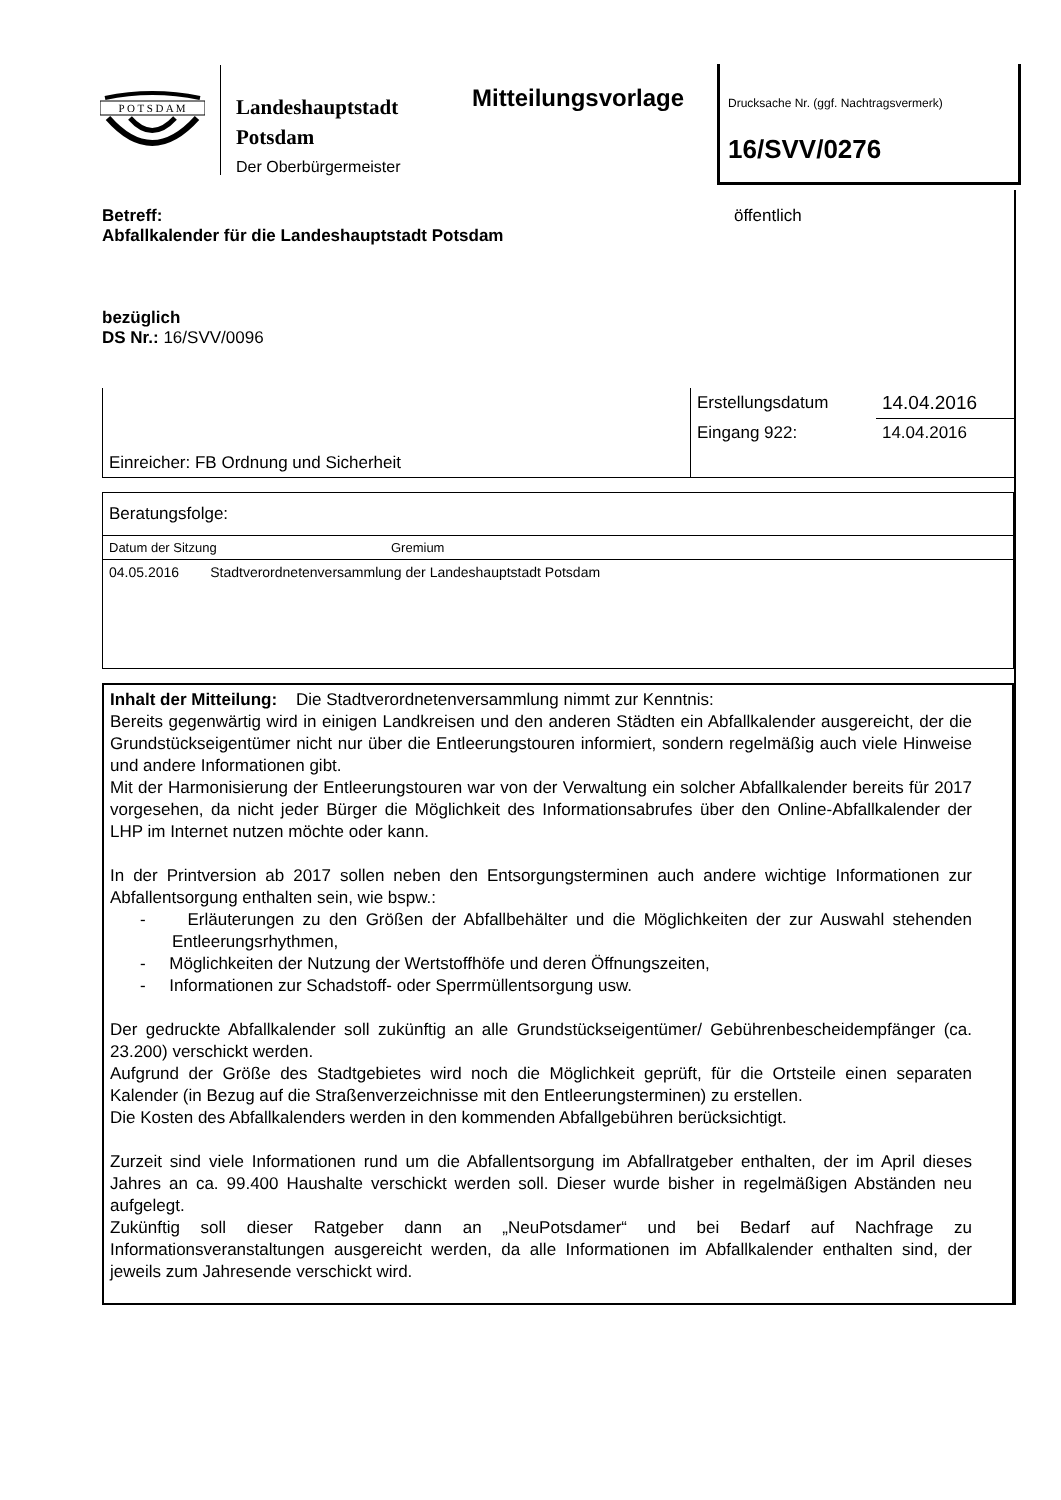P O T S D A M
Landeshauptstadt
Potsdam
Der Oberbürgermeister
Mitteilungsvorlage
Drucksache Nr. (ggf. Nachtragsvermerk)
16/SVV/0276
Betreff:
Abfallkalender für die Landeshauptstadt Potsdam
öffentlich
bezüglich
DS Nr.: 16/SVV/0096
| Einreicher: FB Ordnung und Sicherheit | Erstellungsdatum | 14.04.2016 |
| | Eingang 922: | 14.04.2016 |
| Beratungsfolge: | |
| Datum der Sitzung | Gremium |
| 04.05.2016 Stadtverordnetenversammlung der Landeshauptstadt Potsdam | |
Inhalt der Mitteilung: Die Stadtverordnetenversammlung nimmt zur Kenntnis:
Bereits gegenwärtig wird in einigen Landkreisen und den anderen Städten ein Abfallkalender ausgereicht, der die Grundstückseigentümer nicht nur über die Entleerungstouren informiert, sondern regelmäßig auch viele Hinweise und andere Informationen gibt.
Mit der Harmonisierung der Entleerungstouren war von der Verwaltung ein solcher Abfallkalender bereits für 2017 vorgesehen, da nicht jeder Bürger die Möglichkeit des Informationsabrufes über den Online-Abfallkalender der LHP im Internet nutzen möchte oder kann.
In der Printversion ab 2017 sollen neben den Entsorgungsterminen auch andere wichtige Informationen zur Abfallentsorgung enthalten sein, wie bspw.:
- Erläuterungen zu den Größen der Abfallbehälter und die Möglichkeiten der zur Auswahl stehenden Entleerungsrhythmen,
- Möglichkeiten der Nutzung der Wertstoffhöfe und deren Öffnungszeiten,
- Informationen zur Schadstoff- oder Sperrmüllentsorgung usw.
Der gedruckte Abfallkalender soll zukünftig an alle Grundstückseigentümer/ Gebührenbescheidempfänger (ca. 23.200) verschickt werden.
Aufgrund der Größe des Stadtgebietes wird noch die Möglichkeit geprüft, für die Ortsteile einen separaten Kalender (in Bezug auf die Straßenverzeichnisse mit den Entleerungsterminen) zu erstellen.
Die Kosten des Abfallkalenders werden in den kommenden Abfallgebühren berücksichtigt.
Zurzeit sind viele Informationen rund um die Abfallentsorgung im Abfallratgeber enthalten, der im April dieses Jahres an ca. 99.400 Haushalte verschickt werden soll. Dieser wurde bisher in regelmäßigen Abständen neu aufgelegt.
Zukünftig soll dieser Ratgeber dann an „NeuPotsdamer“ und bei Bedarf auf Nachfrage zu Informationsveranstaltungen ausgereicht werden, da alle Informationen im Abfallkalender enthalten sind, der jeweils zum Jahresende verschickt wird.